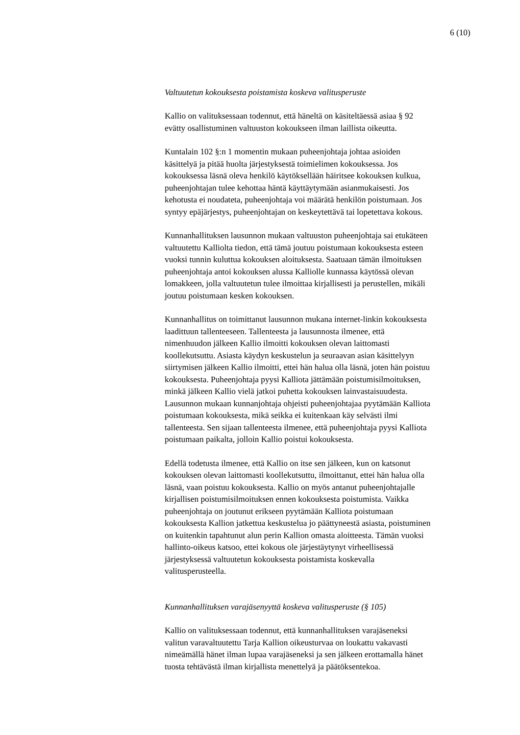6 (10)
Valtuutetun kokouksesta poistamista koskeva valitusperuste
Kallio on valituksessaan todennut, että häneltä on käsiteltäessä asiaa § 92
evätty osallistuminen valtuuston kokoukseen ilman laillista oikeutta.
Kuntalain 102 §:n 1 momentin mukaan puheenjohtaja johtaa asioiden
käsittelyä ja pitää huolta järjestyksestä toimielimen kokouksessa. Jos
kokouksessa läsnä oleva henkilö käytöksellään häiritsee kokouksen kulkua,
puheenjohtajan tulee kehottaa häntä käyttäytymään asianmukaisesti. Jos
kehotusta ei noudateta, puheenjohtaja voi määrätä henkilön poistumaan. Jos
syntyy epäjärjestys, puheenjohtajan on keskeytettävä tai lopetettava kokous.
Kunnanhallituksen lausunnon mukaan valtuuston puheenjohtaja sai etukäteen
valtuutettu Kalliolta tiedon, että tämä joutuu poistumaan kokouksesta esteen
vuoksi tunnin kuluttua kokouksen aloituksesta. Saatuaan tämän ilmoituksen
puheenjohtaja antoi kokouksen alussa Kalliolle kunnassa käytössä olevan
lomakkeen, jolla valtuutetun tulee ilmoittaa kirjallisesti ja perustellen, mikäli
joutuu poistumaan kesken kokouksen.
Kunnanhallitus on toimittanut lausunnon mukana internet-linkin kokouksesta
laadittuun tallenteeseen. Tallenteesta ja lausunnosta ilmenee, että
nimenhuudon jälkeen Kallio ilmoitti kokouksen olevan laittomasti
koollekutsuttu. Asiasta käydyn keskustelun ja seuraavan asian käsittelyyn
siirtymisen jälkeen Kallio ilmoitti, ettei hän halua olla läsnä, joten hän poistuu
kokouksesta. Puheenjohtaja pyysi Kalliota jättämään poistumisilmoituksen,
minkä jälkeen Kallio vielä jatkoi puhetta kokouksen lainvastaisuudesta.
Lausunnon mukaan kunnanjohtaja ohjeisti puheenjohtajaa pyytämään Kalliota
poistumaan kokouksesta, mikä seikka ei kuitenkaan käy selvästi ilmi
tallenteesta. Sen sijaan tallenteesta ilmenee, että puheenjohtaja pyysi Kalliota
poistumaan paikalta, jolloin Kallio poistui kokouksesta.
Edellä todetusta ilmenee, että Kallio on itse sen jälkeen, kun on katsonut
kokouksen olevan laittomasti koollekutsuttu, ilmoittanut, ettei hän halua olla
läsnä, vaan poistuu kokouksesta. Kallio on myös antanut puheenjohtajalle
kirjallisen poistumisilmoituksen ennen kokouksesta poistumista. Vaikka
puheenjohtaja on joutunut erikseen pyytämään Kalliota poistumaan
kokouksesta Kallion jatkettua keskustelua jo päättyneestä asiasta, poistuminen
on kuitenkin tapahtunut alun perin Kallion omasta aloitteesta. Tämän vuoksi
hallinto-oikeus katsoo, ettei kokous ole järjestäytynyt virheellisessä
järjestyksessä valtuutetun kokouksesta poistamista koskevalla
valitusperusteella.
Kunnanhallituksen varajäsenyyttä koskeva valitusperuste (§ 105)
Kallio on valituksessaan todennut, että kunnanhallituksen varajäseneksi
valitun varavaltuutettu Tarja Kallion oikeusturvaa on loukattu vakavasti
nimeämällä hänet ilman lupaa varajäseneksi ja sen jälkeen erottamalla hänet
tuosta tehtävästä ilman kirjallista menettelyä ja päätöksentekoa.